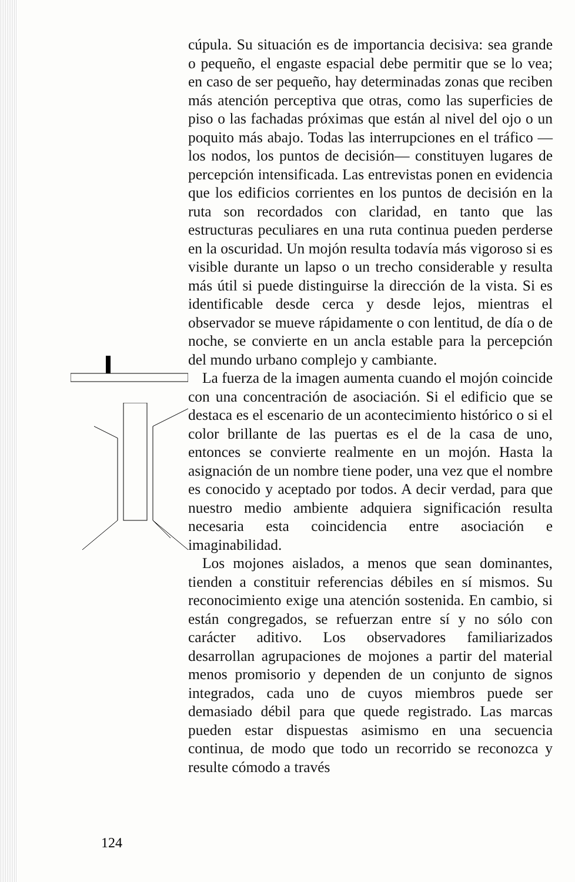cúpula. Su situación es de importancia decisiva: sea grande o pequeño, el engaste espacial debe permitir que se lo vea; en caso de ser pequeño, hay determinadas zonas que reciben más atención perceptiva que otras, como las superficies de piso o las fachadas próximas que están al nivel del ojo o un poquito más abajo. Todas las interrupciones en el tráfico —los nodos, los puntos de decisión— constituyen lugares de percepción intensificada. Las entrevistas ponen en evidencia que los edificios corrientes en los puntos de decisión en la ruta son recordados con claridad, en tanto que las estructuras peculiares en una ruta continua pueden perderse en la oscuridad. Un mojón resulta todavía más vigoroso si es visible durante un lapso o un trecho considerable y resulta más útil si puede distinguirse la dirección de la vista. Si es identificable desde cerca y desde lejos, mientras el observador se mueve rápidamente o con lentitud, de día o de noche, se convierte en un ancla estable para la percepción del mundo urbano complejo y cambiante.
La fuerza de la imagen aumenta cuando el mojón coincide con una concentración de asociación. Si el edificio que se destaca es el escenario de un acontecimiento histórico o si el color brillante de las puertas es el de la casa de uno, entonces se convierte realmente en un mojón. Hasta la asignación de un nombre tiene poder, una vez que el nombre es conocido y aceptado por todos. A decir verdad, para que nuestro medio ambiente adquiera significación resulta necesaria esta coincidencia entre asociación e imaginabilidad.
Los mojones aislados, a menos que sean dominantes, tienden a constituir referencias débiles en sí mismos. Su reconocimiento exige una atención sostenida. En cambio, si están congregados, se refuerzan entre sí y no sólo con carácter aditivo. Los observadores familiarizados desarrollan agrupaciones de mojones a partir del material menos promisorio y dependen de un conjunto de signos integrados, cada uno de cuyos miembros puede ser demasiado débil para que quede registrado. Las marcas pueden estar dispuestas asimismo en una secuencia continua, de modo que todo un recorrido se reconozca y resulte cómodo a través
124